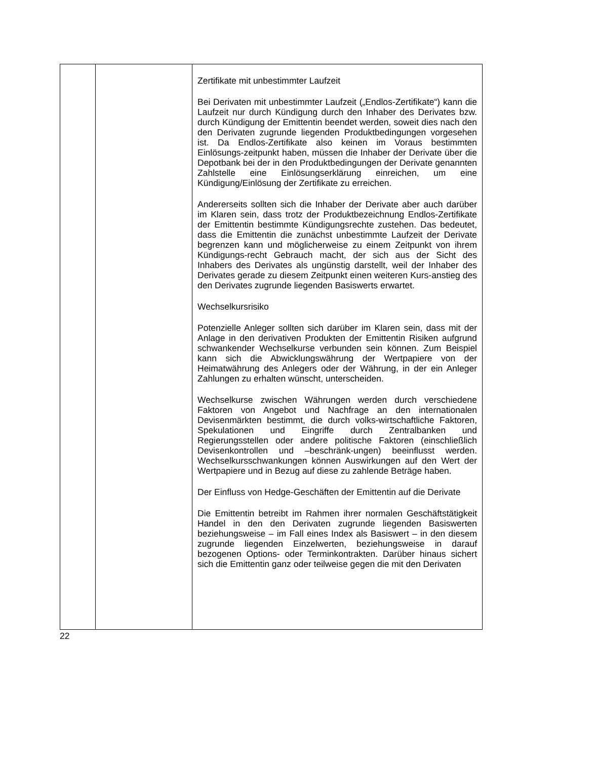| | | Zertifikate mit unbestimmter Laufzeit Bei Derivaten mit unbestimmter Laufzeit („Endlos-Zertifikate“) kann die Laufzeit nur durch Kündigung durch den Inhaber des Derivates bzw. durch Kündigung der Emittentin beendet werden, soweit dies nach den den Derivaten zugrunde liegenden Produktbedingungen vorgesehen ist. Da Endlos-Zertifikate also keinen im Voraus bestimmten Einlösungs-zeitpunkt haben, müssen die Inhaber der Derivate über die Depotbank bei der in den Produktbedingungen der Derivate genannten Zahlstelle eine Einlösungserklärung einreichen, um eine Kündigung/Einlösung der Zertifikate zu erreichen. Andererseits sollten sich die Inhaber der Derivate aber auch darüber im Klaren sein, dass trotz der Produktbezeichnung Endlos-Zertifikate der Emittentin bestimmte Kündigungsrechte zustehen. Das bedeutet, dass die Emittentin die zunächst unbestimmte Laufzeit der Derivate begrenzen kann und möglicherweise zu einem Zeitpunkt von ihrem Kündigungs-recht Gebrauch macht, der sich aus der Sicht des Inhabers des Derivates als ungünstig darstellt, weil der Inhaber des Derivates gerade zu diesem Zeitpunkt einen weiteren Kurs-anstieg des den Derivates zugrunde liegenden Basiswerts erwartet. Wechselkursrisiko Potenzielle Anleger sollten sich darüber im Klaren sein, dass mit der Anlage in den derivativen Produkten der Emittentin Risiken aufgrund schwankender Wechselkurse verbunden sein können. Zum Beispiel kann sich die Abwicklungswährung der Wertpapiere von der Heimatwährung des Anlegers oder der Währung, in der ein Anleger Zahlungen zu erhalten wünscht, unterscheiden. Wechselkurse zwischen Währungen werden durch verschiedene Faktoren von Angebot und Nachfrage an den internationalen Devisenmärkten bestimmt, die durch volks-wirtschaftliche Faktoren, Spekulationen und Eingriffe durch Zentralbanken und Regierungsstellen oder andere politische Faktoren (einschließlich Devisenkontrollen und –beschränk-ungen) beeinflusst werden. Wechselkursschwankungen können Auswirkungen auf den Wert der Wertpapiere und in Bezug auf diese zu zahlende Beträge haben. Der Einfluss von Hedge-Geschäften der Emittentin auf die Derivate Die Emittentin betreibt im Rahmen ihrer normalen Geschäftstätigkeit Handel in den den Derivaten zugrunde liegenden Basiswerten beziehungsweise – im Fall eines Index als Basiswert – in den diesem zugrunde liegenden Einzelwerten, beziehungsweise in darauf bezogenen Options- oder Terminkontrakten. Darüber hinaus sichert sich die Emittentin ganz oder teilweise gegen die mit den Derivaten |
22